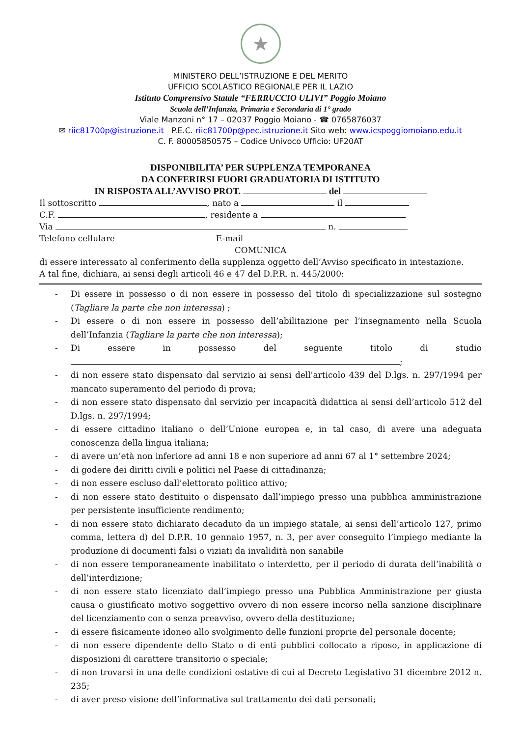★
MINISTERO DELL’ISTRUZIONE E DEL MERITO
UFFICIO SCOLASTICO REGIONALE PER IL LAZIO
Istituto Comprensivo Statale “FERRUCCIO ULIVI” Poggio Moiano
Scuola dell’Infanzia, Primaria e Secondaria di 1° grado
Viale Manzoni n° 17 – 02037 Poggio Moiano - ☎ 0765876037
✉ riic81700p@istruzione.it P.E.C. riic81700p@pec.istruzione.it Sito web: www.icspoggiomoiano.edu.it
C. F. 80005850575 – Codice Univoco Ufficio: UF20AT
DISPONIBILITA’ PER SUPPLENZA TEMPORANEA
DA CONFERIRSI FUORI GRADUATORIA DI ISTITUTO
IN RISPOSTA ALL’AVVISO PROT. del
Il sottoscritto , nato a il
C.F. , residente a
Via n.
Telefono cellulare E-mail
COMUNICA
di essere interessato al conferimento della supplenza oggetto dell’Avviso specificato in intestazione.
A tal fine, dichiara, ai sensi degli articoli 46 e 47 del D.P.R. n. 445/2000:
- Di essere in possesso o di non essere in possesso del titolo di specializzazione sul sostegno (Tagliare la parte che non interessa) ;
- Di essere o di non essere in possesso dell’abilitazione per l’insegnamento nella Scuola dell’Infanzia (Tagliare la parte che non interessa);
- Di essere in possesso del seguente titolo di studio ;
- di non essere stato dispensato dal servizio ai sensi dell'articolo 439 del D.lgs. n. 297/1994 per mancato superamento del periodo di prova;
- di non essere stato dispensato dal servizio per incapacità didattica ai sensi dell’articolo 512 del D.lgs. n. 297/1994;
- di essere cittadino italiano o dell’Unione europea e, in tal caso, di avere una adeguata conoscenza della lingua italiana;
- di avere un’età non inferiore ad anni 18 e non superiore ad anni 67 al 1° settembre 2024;
- di godere dei diritti civili e politici nel Paese di cittadinanza;
- di non essere escluso dall’elettorato politico attivo;
- di non essere stato destituito o dispensato dall’impiego presso una pubblica amministrazione per persistente insufficiente rendimento;
- di non essere stato dichiarato decaduto da un impiego statale, ai sensi dell’articolo 127, primo comma, lettera d) del D.P.R. 10 gennaio 1957, n. 3, per aver conseguito l’impiego mediante la produzione di documenti falsi o viziati da invalidità non sanabile
- di non essere temporaneamente inabilitato o interdetto, per il periodo di durata dell’inabilità o dell’interdizione;
- di non essere stato licenziato dall’impiego presso una Pubblica Amministrazione per giusta causa o giustificato motivo soggettivo ovvero di non essere incorso nella sanzione disciplinare del licenziamento con o senza preavviso, ovvero della destituzione;
- di essere fisicamente idoneo allo svolgimento delle funzioni proprie del personale docente;
- di non essere dipendente dello Stato o di enti pubblici collocato a riposo, in applicazione di disposizioni di carattere transitorio o speciale;
- di non trovarsi in una delle condizioni ostative di cui al Decreto Legislativo 31 dicembre 2012 n. 235;
- di aver preso visione dell’informativa sul trattamento dei dati personali;